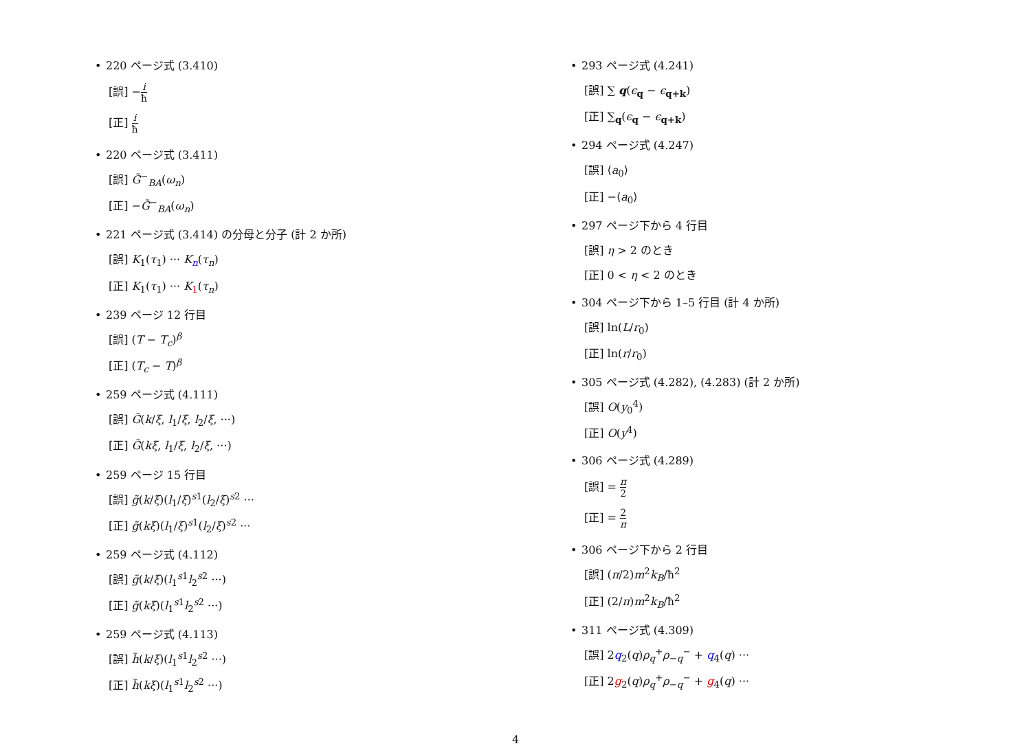• 220 ページ式 (3.410)
[誤] −i ħ
[正] i ħ
• 220 ページ式 (3.411)
[誤] G̃<sup>−</sup><sub>BA</sub>(ω<sub>n</sub>)
[正] −G̃<sup>−</sup><sub>BA</sub>(ω<sub>n</sub>)
• 221 ページ式 (3.414) の分母と分子 (計 2 か所)
[誤] K<sub>1</sub>(τ<sub>1</sub>) ··· K<sub>n</sub>(τ<sub>n</sub>)
[正] K<sub>1</sub>(τ<sub>1</sub>) ··· K<sub>1</sub>(τ<sub>n</sub>)
• 239 ページ 12 行目
[誤] (T − T<sub>c</sub>)<sup>β</sup>
[正] (T<sub>c</sub> − T)<sup>β</sup>
• 259 ページ式 (4.111)
[誤] G̃(k/ξ, l<sub>1</sub>/ξ, l<sub>2</sub>/ξ, ···)
[正] G̃(kξ, l<sub>1</sub>/ξ, l<sub>2</sub>/ξ, ···)
• 259 ページ 15 行目
[誤] g̃(k/ξ)(l<sub>1</sub>/ξ)<sup>s1</sup>(l<sub>2</sub>/ξ)<sup>s2</sup> ···
[正] g̃(kξ)(l<sub>1</sub>/ξ)<sup>s1</sup>(l<sub>2</sub>/ξ)<sup>s2</sup> ···
• 259 ページ式 (4.112)
[誤] g̃(k/ξ)(l<sub>1</sub><sup>s1</sup>l<sub>2</sub><sup>s2</sup> ···)
[正] g̃(kξ)(l<sub>1</sub><sup>s1</sup>l<sub>2</sub><sup>s2</sup> ···)
• 259 ページ式 (4.113)
[誤] h̃(k/ξ)(l<sub>1</sub><sup>s1</sup>l<sub>2</sub><sup>s2</sup> ···)
[正] h̃(kξ)(l<sub>1</sub><sup>s1</sup>l<sub>2</sub><sup>s2</sup> ···)
• 293 ページ式 (4.241)
[誤] ∑ q(ϵ<sub>q</sub> − ϵ<sub>q+k</sub>)
[正] ∑<sub>q</sub>(ϵ<sub>q</sub> − ϵ<sub>q+k</sub>)
• 294 ページ式 (4.247)
[誤] ⟨a<sub>0</sub>⟩
[正] −⟨a<sub>0</sub>⟩
• 297 ページ下から 4 行目
[誤] η > 2 のとき
[正] 0 < η < 2 のとき
• 304 ページ下から 1–5 行目 (計 4 か所)
[誤] ln(L/r<sub>0</sub>)
[正] ln(r/r<sub>0</sub>)
• 305 ページ式 (4.282), (4.283) (計 2 か所)
[誤] O(y<sub>0</sub><sup>4</sup>)
[正] O(y<sup>4</sup>)
• 306 ページ式 (4.289)
[誤] = π 2
[正] = 2 π
• 306 ページ下から 2 行目
[誤] (π/2)m<sup>2</sup>k<sub>B</sub>/ħ<sup>2</sup>
[正] (2/π)m<sup>2</sup>k<sub>B</sub>/ħ<sup>2</sup>
• 311 ページ式 (4.309)
[誤] 2q<sub>2</sub>(q)ρ<sub>q</sub><sup>+</sup>ρ<sub>−q</sub><sup>−</sup> + q<sub>4</sub>(q) ···
[正] 2g<sub>2</sub>(q)ρ<sub>q</sub><sup>+</sup>ρ<sub>−q</sub><sup>−</sup> + g<sub>4</sub>(q) ···
4